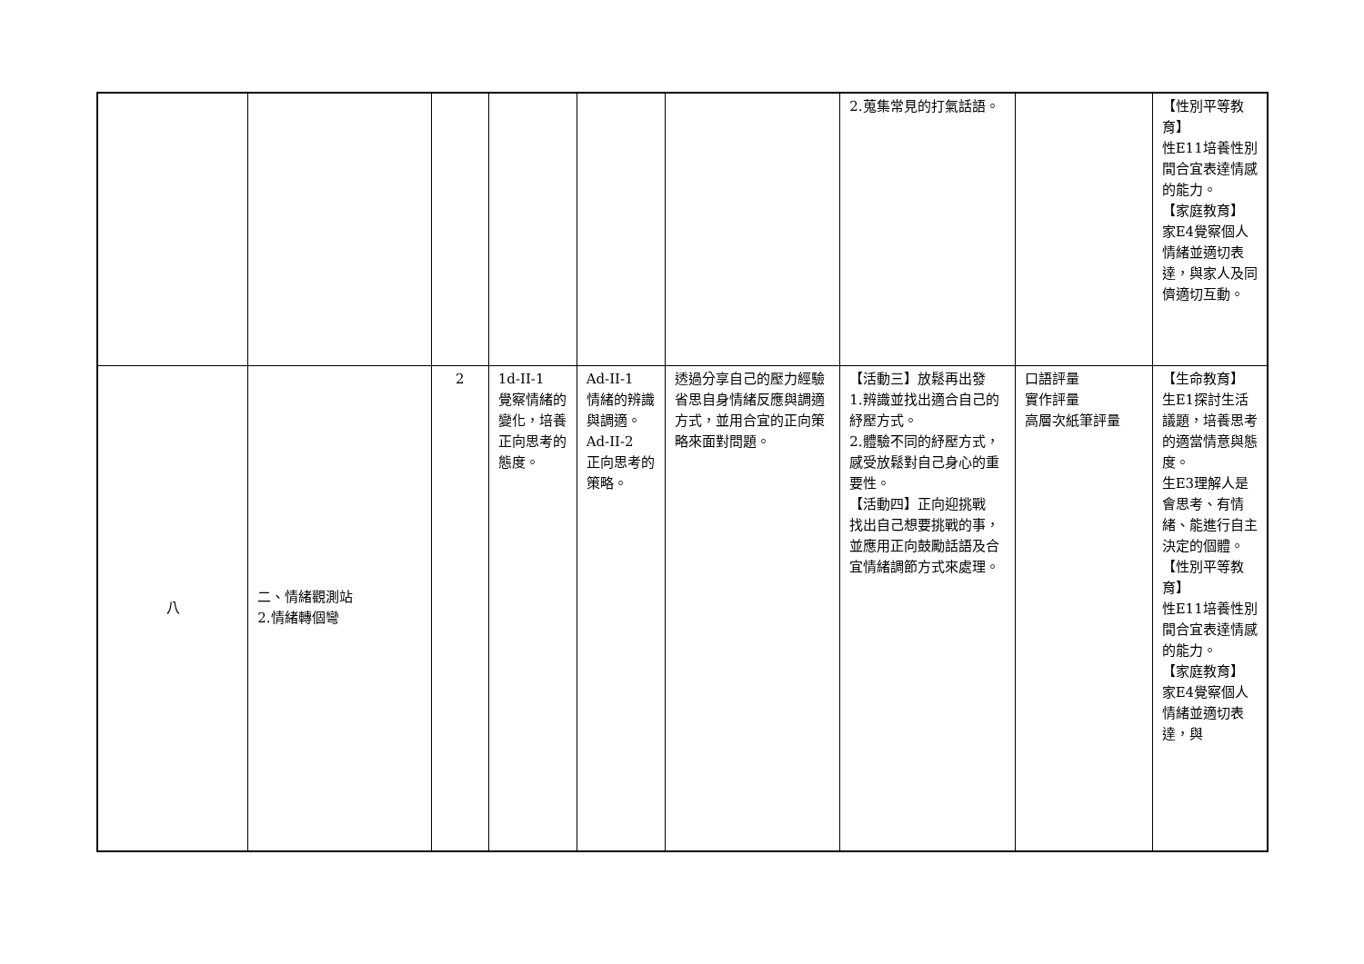| | | | | | | 2.蒐集常見的打氣話語。 | | 【性別平等教育】 性E11培養性別間合宜表達情感的能力。 【家庭教育】 家E4覺察個人情緒並適切表達，與家人及同儕適切互動。 |
| 八 | 二、情緒觀測站 2.情緒轉個彎 | 2 | 1d-II-1 覺察情緒的變化，培養正向思考的態度。 | Ad-II-1 情緒的辨識與調適。 Ad-II-2 正向思考的策略。 | 透過分享自己的壓力經驗省思自身情緒反應與調適方式，並用合宜的正向策略來面對問題。 | 【活動三】放鬆再出發 1.辨識並找出適合自己的紓壓方式。 2.體驗不同的紓壓方式，感受放鬆對自己身心的重要性。 【活動四】正向迎挑戰 找出自己想要挑戰的事，並應用正向鼓勵話語及合宜情緒調節方式來處理。 | 口語評量 實作評量 高層次紙筆評量 | 【生命教育】 生E1探討生活議題，培養思考的適當情意與態度。 生E3理解人是會思考、有情緒、能進行自主決定的個體。 【性別平等教育】 性E11培養性別間合宜表達情感的能力。 【家庭教育】 家E4覺察個人情緒並適切表達，與 |